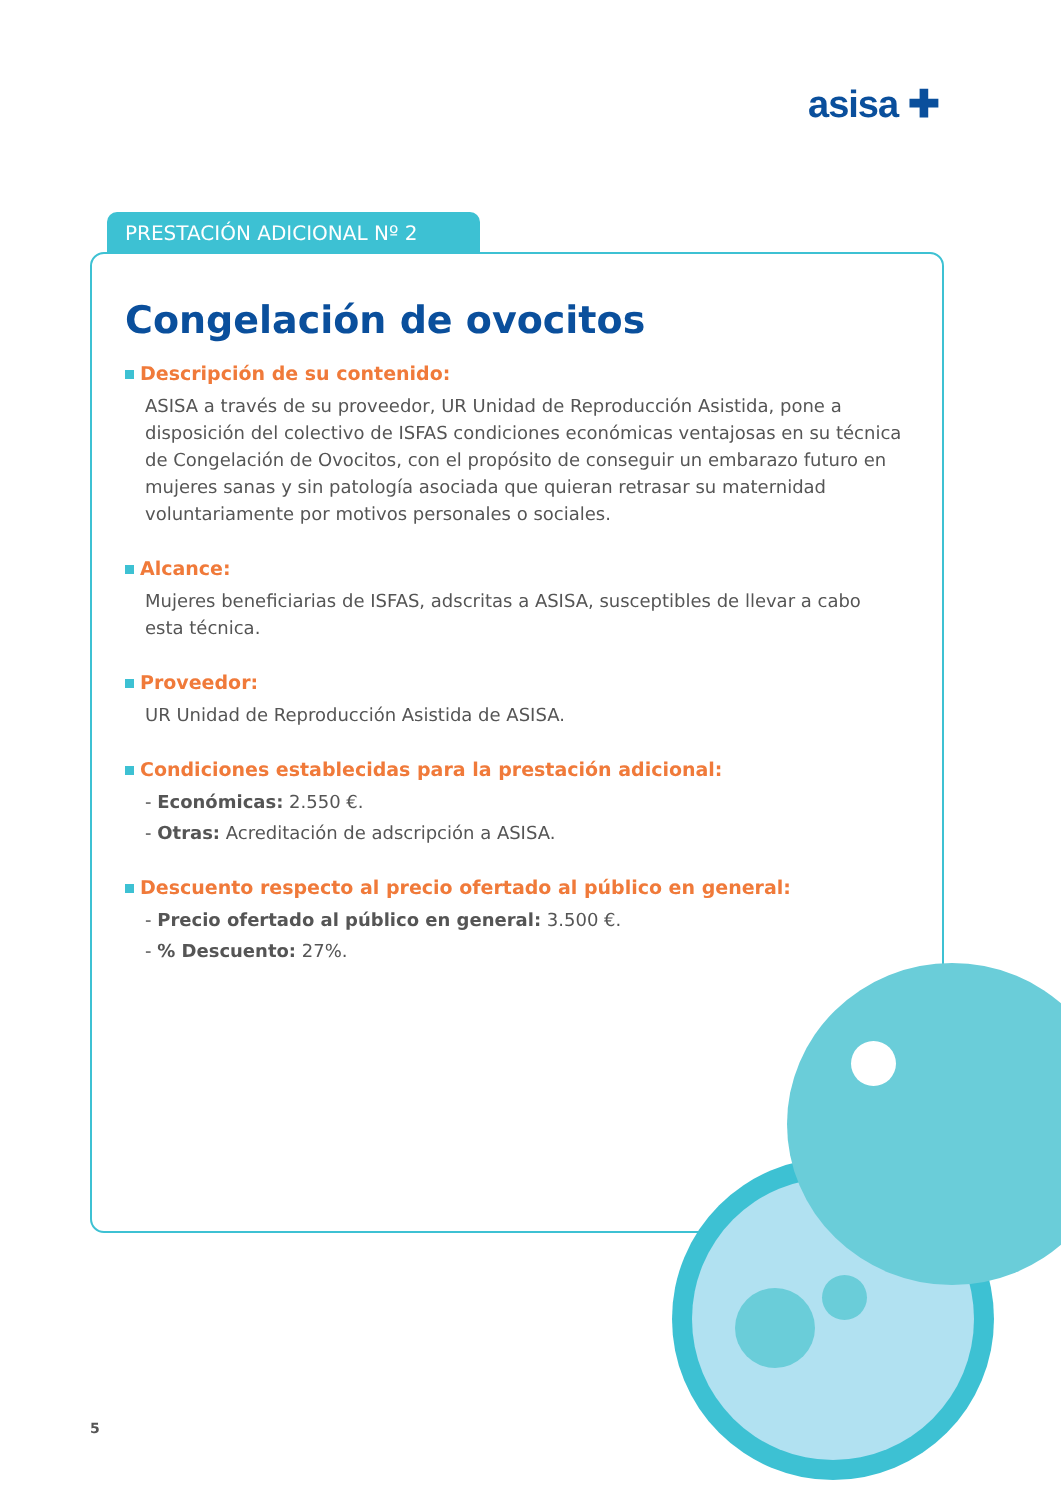asisa ✚
PRESTACIÓN ADICIONAL Nº 2
Congelación de ovocitos
Descripción de su contenido:
ASISA a través de su proveedor, UR Unidad de Reproducción Asistida, pone a disposición del colectivo de ISFAS condiciones económicas ventajosas en su técnica de Congelación de Ovocitos, con el propósito de conseguir un embarazo futuro en mujeres sanas y sin patología asociada que quieran retrasar su maternidad voluntariamente por motivos personales o sociales.
Alcance:
Mujeres beneficiarias de ISFAS, adscritas a ASISA, susceptibles de llevar a cabo esta técnica.
Proveedor:
UR Unidad de Reproducción Asistida de ASISA.
Condiciones establecidas para la prestación adicional:
- Económicas: 2.550 €.
- Otras: Acreditación de adscripción a ASISA.
Descuento respecto al precio ofertado al público en general:
- Precio ofertado al público en general: 3.500 €.
- % Descuento: 27%.
5